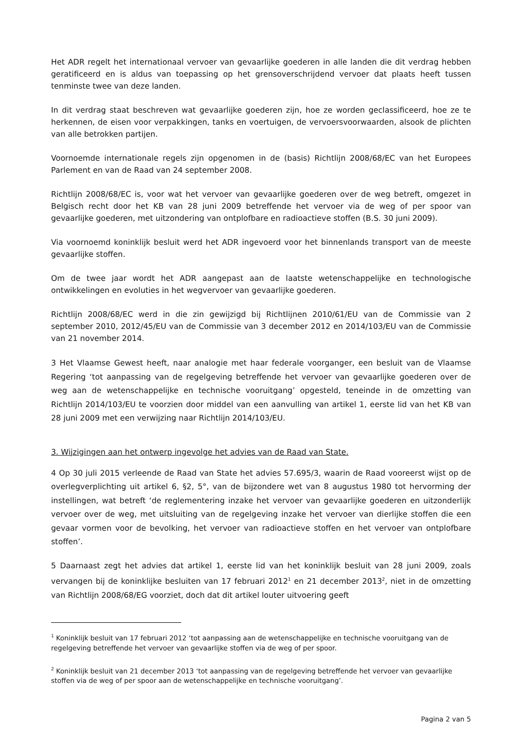Het ADR regelt het internationaal vervoer van gevaarlijke goederen in alle landen die dit verdrag hebben geratificeerd en is aldus van toepassing op het grensoverschrijdend vervoer dat plaats heeft tussen tenminste twee van deze landen.
In dit verdrag staat beschreven wat gevaarlijke goederen zijn, hoe ze worden geclassificeerd, hoe ze te herkennen, de eisen voor verpakkingen, tanks en voertuigen, de vervoersvoorwaarden, alsook de plichten van alle betrokken partijen.
Voornoemde internationale regels zijn opgenomen in de (basis) Richtlijn 2008/68/EC van het Europees Parlement en van de Raad van 24 september 2008.
Richtlijn 2008/68/EC is, voor wat het vervoer van gevaarlijke goederen over de weg betreft, omgezet in Belgisch recht door het KB van 28 juni 2009 betreffende het vervoer via de weg of per spoor van gevaarlijke goederen, met uitzondering van ontplofbare en radioactieve stoffen (B.S. 30 juni 2009).
Via voornoemd koninklijk besluit werd het ADR ingevoerd voor het binnenlands transport van de meeste gevaarlijke stoffen.
Om de twee jaar wordt het ADR aangepast aan de laatste wetenschappelijke en technologische ontwikkelingen en evoluties in het wegvervoer van gevaarlijke goederen.
Richtlijn 2008/68/EC werd in die zin gewijzigd bij Richtlijnen 2010/61/EU van de Commissie van 2 september 2010, 2012/45/EU van de Commissie van 3 december 2012 en 2014/103/EU van de Commissie van 21 november 2014.
3 Het Vlaamse Gewest heeft, naar analogie met haar federale voorganger, een besluit van de Vlaamse Regering ‘tot aanpassing van de regelgeving betreffende het vervoer van gevaarlijke goederen over de weg aan de wetenschappelijke en technische vooruitgang’ opgesteld, teneinde in de omzetting van Richtlijn 2014/103/EU te voorzien door middel van een aanvulling van artikel 1, eerste lid van het KB van 28 juni 2009 met een verwijzing naar Richtlijn 2014/103/EU.
3. Wijzigingen aan het ontwerp ingevolge het advies van de Raad van State.
4 Op 30 juli 2015 verleende de Raad van State het advies 57.695/3, waarin de Raad vooreerst wijst op de overlegverplichting uit artikel 6, §2, 5°, van de bijzondere wet van 8 augustus 1980 tot hervorming der instellingen, wat betreft ‘de reglementering inzake het vervoer van gevaarlijke goederen en uitzonderlijk vervoer over de weg, met uitsluiting van de regelgeving inzake het vervoer van dierlijke stoffen die een gevaar vormen voor de bevolking, het vervoer van radioactieve stoffen en het vervoer van ontplofbare stoffen’.
5 Daarnaast zegt het advies dat artikel 1, eerste lid van het koninklijk besluit van 28 juni 2009, zoals vervangen bij de koninklijke besluiten van 17 februari 2012<sup>1</sup> en 21 december 2013<sup>2</sup>, niet in de omzetting van Richtlijn 2008/68/EG voorziet, doch dat dit artikel louter uitvoering geeft
<sup>1</sup> Koninklijk besluit van 17 februari 2012 ‘tot aanpassing aan de wetenschappelijke en technische vooruitgang van de regelgeving betreffende het vervoer van gevaarlijke stoffen via de weg of per spoor.
<sup>2</sup> Koninklijk besluit van 21 december 2013 ‘tot aanpassing van de regelgeving betreffende het vervoer van gevaarlijke stoffen via de weg of per spoor aan de wetenschappelijke en technische vooruitgang’.
Pagina 2 van 5